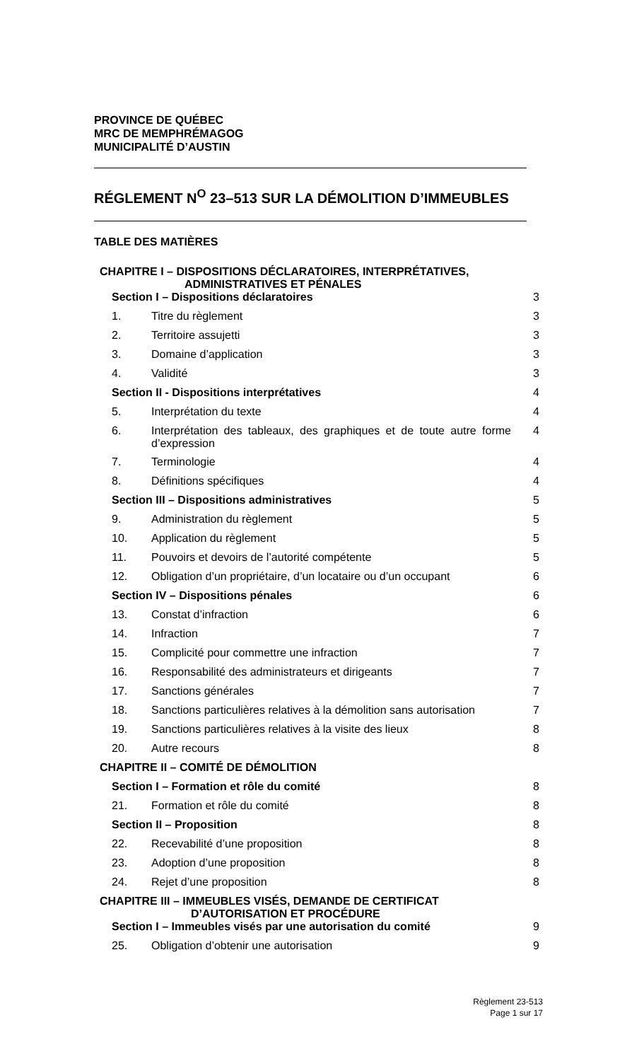PROVINCE DE QUÉBEC
MRC DE MEMPHRÉMAGOG
MUNICIPALITÉ D’AUSTIN
RÉGLEMENT N<sup>O</sup> 23–513 SUR LA DÉMOLITION D’IMMEUBLES
TABLE DES MATIÈRES
| CHAPITRE I – DISPOSITIONS DÉCLARATOIRES, INTERPRÉTATIVES, ADMINISTRATIVES ET PÉNALES | | |
| Section I – Dispositions déclaratoires | | 3 |
| 1. | Titre du règlement | 3 |
| 2. | Territoire assujetti | 3 |
| 3. | Domaine d’application | 3 |
| 4. | Validité | 3 |
| Section II - Dispositions interprétatives | | 4 |
| 5. | Interprétation du texte | 4 |
| 6. | Interprétation des tableaux, des graphiques et de toute autre forme d’expression | 4 |
| 7. | Terminologie | 4 |
| 8. | Définitions spécifiques | 4 |
| Section III – Dispositions administratives | | 5 |
| 9. | Administration du règlement | 5 |
| 10. | Application du règlement | 5 |
| 11. | Pouvoirs et devoirs de l’autorité compétente | 5 |
| 12. | Obligation d’un propriétaire, d’un locataire ou d’un occupant | 6 |
| Section IV – Dispositions pénales | | 6 |
| 13. | Constat d’infraction | 6 |
| 14. | Infraction | 7 |
| 15. | Complicité pour commettre une infraction | 7 |
| 16. | Responsabilité des administrateurs et dirigeants | 7 |
| 17. | Sanctions générales | 7 |
| 18. | Sanctions particulières relatives à la démolition sans autorisation | 7 |
| 19. | Sanctions particulières relatives à la visite des lieux | 8 |
| 20. | Autre recours | 8 |
| CHAPITRE II – COMITÉ DE DÉMOLITION | | |
| Section I – Formation et rôle du comité | | 8 |
| 21. | Formation et rôle du comité | 8 |
| Section II – Proposition | | 8 |
| 22. | Recevabilité d’une proposition | 8 |
| 23. | Adoption d’une proposition | 8 |
| 24. | Rejet d’une proposition | 8 |
| CHAPITRE III – IMMEUBLES VISÉS, DEMANDE DE CERTIFICAT D’AUTORISATION ET PROCÉDURE | | |
| Section I – Immeubles visés par une autorisation du comité | | 9 |
| 25. | Obligation d’obtenir une autorisation | 9 |
Règlement 23-513
Page 1 sur 17